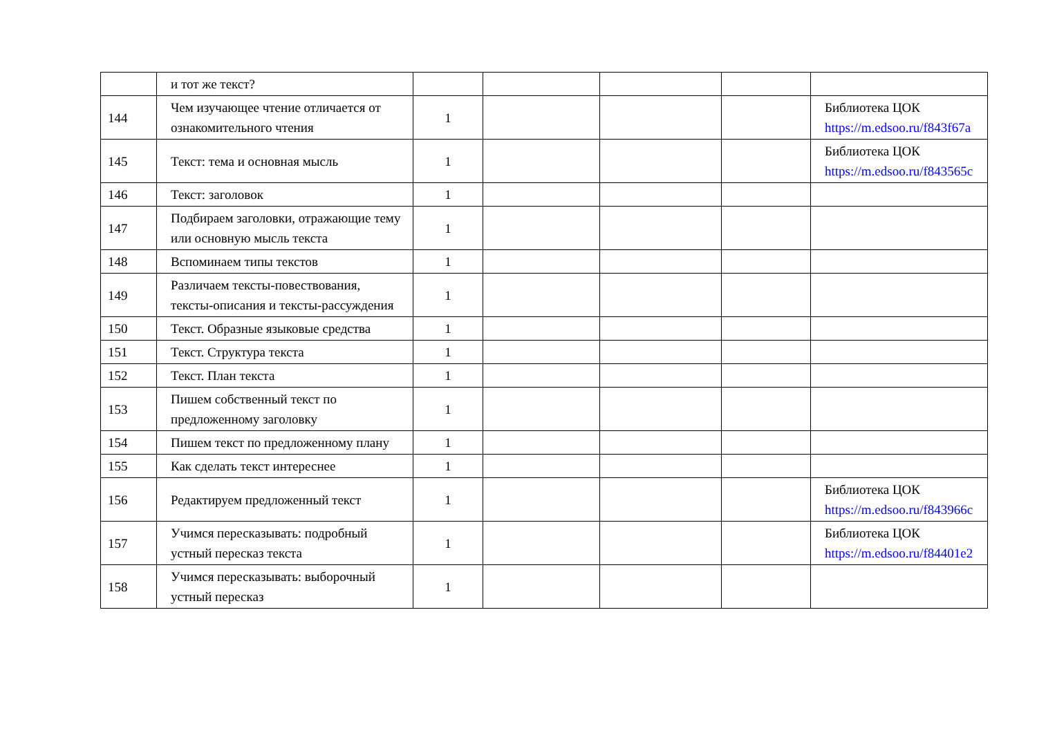| | и тот же текст? | | | | | |
| 144 | Чем изучающее чтение отличается от ознакомительного чтения | 1 | | | | Библиотека ЦОК https://m.edsoo.ru/f843f67a |
| 145 | Текст: тема и основная мысль | 1 | | | | Библиотека ЦОК https://m.edsoo.ru/f843565c |
| 146 | Текст: заголовок | 1 | | | | |
| 147 | Подбираем заголовки, отражающие тему или основную мысль текста | 1 | | | | |
| 148 | Вспоминаем типы текстов | 1 | | | | |
| 149 | Различаем тексты-повествования, тексты-описания и тексты-рассуждения | 1 | | | | |
| 150 | Текст. Образные языковые средства | 1 | | | | |
| 151 | Текст. Структура текста | 1 | | | | |
| 152 | Текст. План текста | 1 | | | | |
| 153 | Пишем собственный текст по предложенному заголовку | 1 | | | | |
| 154 | Пишем текст по предложенному плану | 1 | | | | |
| 155 | Как сделать текст интереснее | 1 | | | | |
| 156 | Редактируем предложенный текст | 1 | | | | Библиотека ЦОК https://m.edsoo.ru/f843966c |
| 157 | Учимся пересказывать: подробный устный пересказ текста | 1 | | | | Библиотека ЦОК https://m.edsoo.ru/f84401e2 |
| 158 | Учимся пересказывать: выборочный устный пересказ | 1 | | | | |